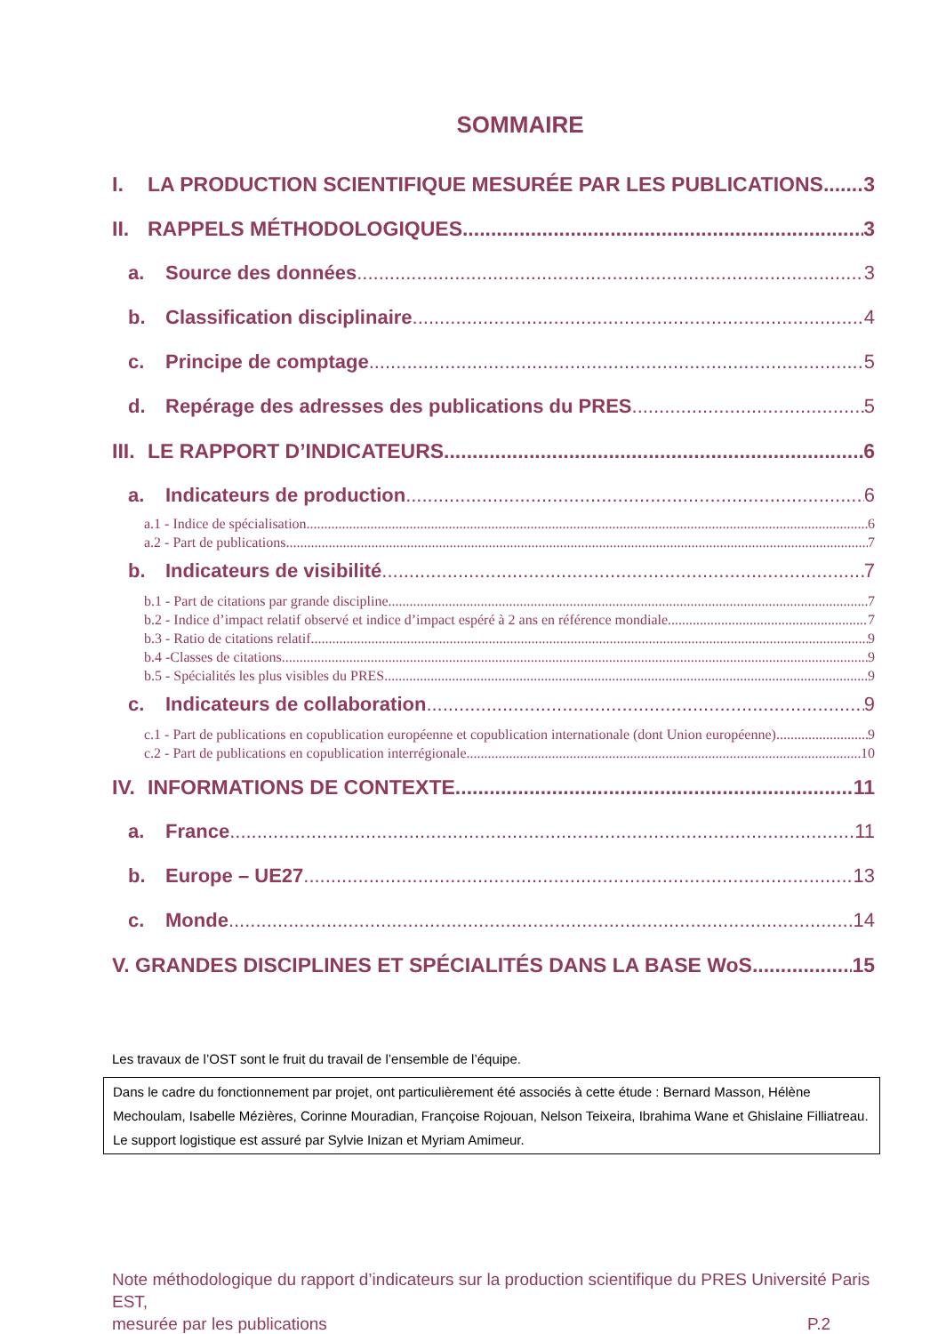SOMMAIRE
I. LA PRODUCTION SCIENTIFIQUE MESURÉE PAR LES PUBLICATIONS 3
II. RAPPELS MÉTHODOLOGIQUES 3
a. Source des données 3
b. Classification disciplinaire 4
c. Principe de comptage 5
d. Repérage des adresses des publications du PRES 5
III. LE RAPPORT D’INDICATEURS 6
a. Indicateurs de production 6
a.1 - Indice de spécialisation 6
a.2 - Part de publications 7
b. Indicateurs de visibilité 7
b.1 - Part de citations par grande discipline 7
b.2 - Indice d’impact relatif observé et indice d’impact espéré à 2 ans en référence mondiale 7
b.3 - Ratio de citations relatif 9
b.4 -Classes de citations 9
b.5 - Spécialités les plus visibles du PRES 9
c. Indicateurs de collaboration 9
c.1 - Part de publications en copublication européenne et copublication internationale (dont Union européenne) 9
c.2 - Part de publications en copublication interrégionale 10
IV. INFORMATIONS DE CONTEXTE 11
a. France 11
b. Europe – UE27 13
c. Monde 14
V. GRANDES DISCIPLINES ET SPÉCIALITÉS DANS LA BASE WoS 15
Les travaux de l’OST sont le fruit du travail de l’ensemble de l’équipe.
Dans le cadre du fonctionnement par projet, ont particulièrement été associés à cette étude : Bernard Masson, Hélène Mechoulam, Isabelle Mézières, Corinne Mouradian, Françoise Rojouan, Nelson Teixeira, Ibrahima Wane et Ghislaine Filliatreau.
Le support logistique est assuré par Sylvie Inizan et Myriam Amimeur.
Note méthodologique du rapport d’indicateurs sur la production scientifique du PRES Université Paris EST,
mesurée par les publications P.2